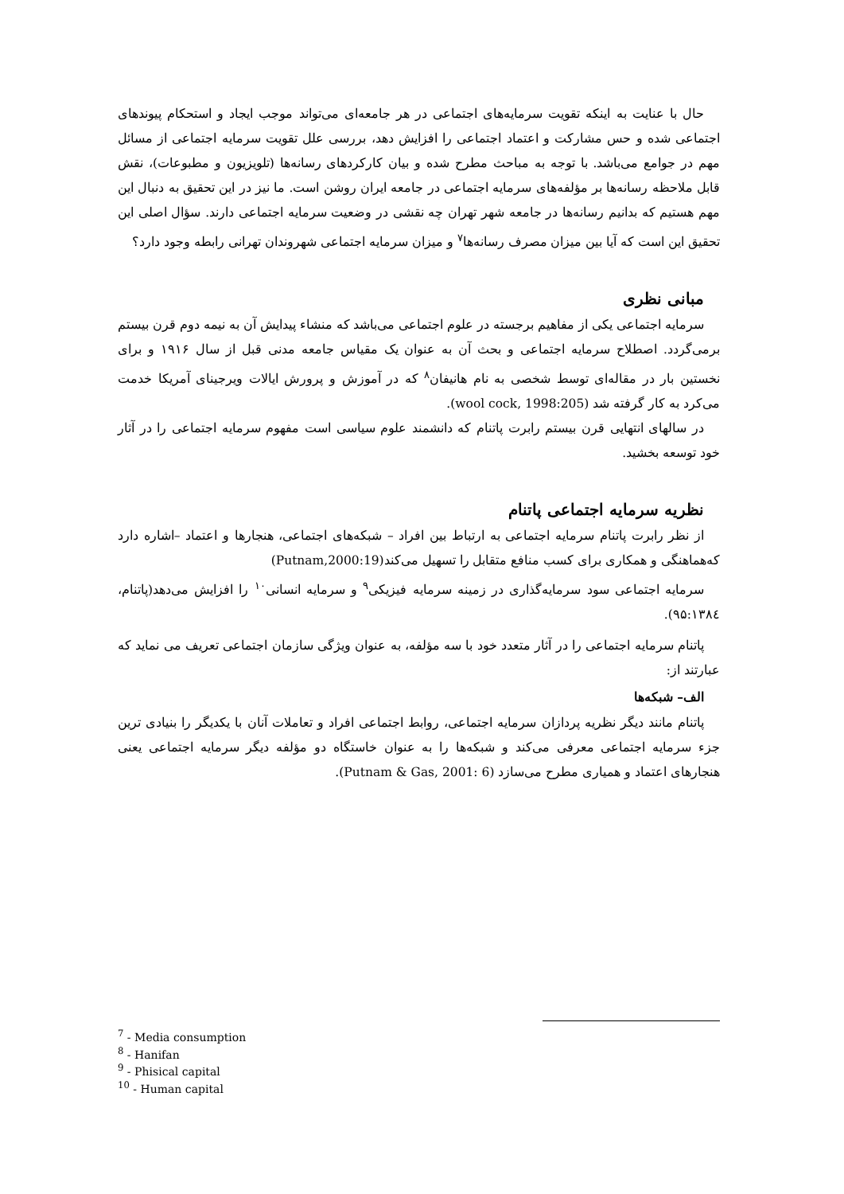حال با عنایت به اینکه تقویت سرمایه‌های اجتماعی در هر جامعه‌ای می‌تواند موجب ایجاد و استحکام پیوندهای اجتماعی شده و حس مشارکت و اعتماد اجتماعی را افزایش دهد، بررسی علل تقویت سرمایه اجتماعی از مسائل مهم در جوامع می‌باشد. با توجه به مباحث مطرح شده و بیان کارکردهای رسانه‌ها (تلویزیون و مطبوعات)، نقش قابل ملاحظه رسانه‌ها بر مؤلفه‌های سرمایه اجتماعی در جامعه ایران روشن است. ما نیز در این تحقیق به دنبال این مهم هستیم که بدانیم رسانه‌ها در جامعه شهر تهران چه نقشی در وضعیت سرمایه اجتماعی دارند. سؤال اصلی این تحقیق این است که آیا بین میزان مصرف رسانه‌ها<sup>۷</sup> و میزان سرمایه اجتماعی شهروندان تهرانی رابطه وجود دارد؟
مبانی نظری
سرمایه اجتماعی یکی از مفاهیم برجسته در علوم اجتماعی می‌باشد که منشاء پیدایش آن به نیمه دوم قرن بیستم برمی‌گردد. اصطلاح سرمایه اجتماعی و بحث آن به عنوان یک مقیاس جامعه مدنی قبل از سال ۱۹۱۶ و برای نخستین بار در مقاله‌ای توسط شخصی به نام هانیفان<sup>۸</sup> که در آموزش و پرورش ایالات ویرجینای آمریکا خدمت می‌کرد به کار گرفته شد (wool cock, 1998:205).
در سالهای انتهایی قرن بیستم رابرت پاتنام که دانشمند علوم سیاسی است مفهوم سرمایه اجتماعی را در آثار خود توسعه بخشید.
نظریه سرمایه اجتماعی پاتنام
از نظر رابرت پاتنام سرمایه اجتماعی به ارتباط بین افراد – شبکه‌های اجتماعی، هنجارها و اعتماد –اشاره دارد که‌هماهنگی و همکاری برای کسب منافع متقابل را تسهیل می‌کند(Putnam,2000:19)
سرمایه اجتماعی سود سرمایه‌گذاری در زمینه سرمایه فیزیکی<sup>۹</sup> و سرمایه انسانی<sup>۱۰</sup> را افزایش می‌دهد(پاتنام، ۹۵:۱۳۸٤).
پاتنام سرمایه اجتماعی را در آثار متعدد خود با سه مؤلفه، به عنوان ویژگی سازمان اجتماعی تعریف می نماید که عبارتند از:
الف– شبکه‌ها
پاتنام مانند دیگر نظریه پردازان سرمایه اجتماعی، روابط اجتماعی افراد و تعاملات آنان با یکدیگر را بنیادی ترین جزء سرمایه اجتماعی معرفی می‌کند و شبکه‌ها را به عنوان خاستگاه دو مؤلفه دیگر سرمایه اجتماعی یعنی هنجارهای اعتماد و همیاری مطرح می‌سازد (Putnam & Gas, 2001: 6).
<sup>7</sup> - Media consumption
<sup>8</sup> - Hanifan
<sup>9</sup> - Phisical capital
<sup>10</sup> - Human capital